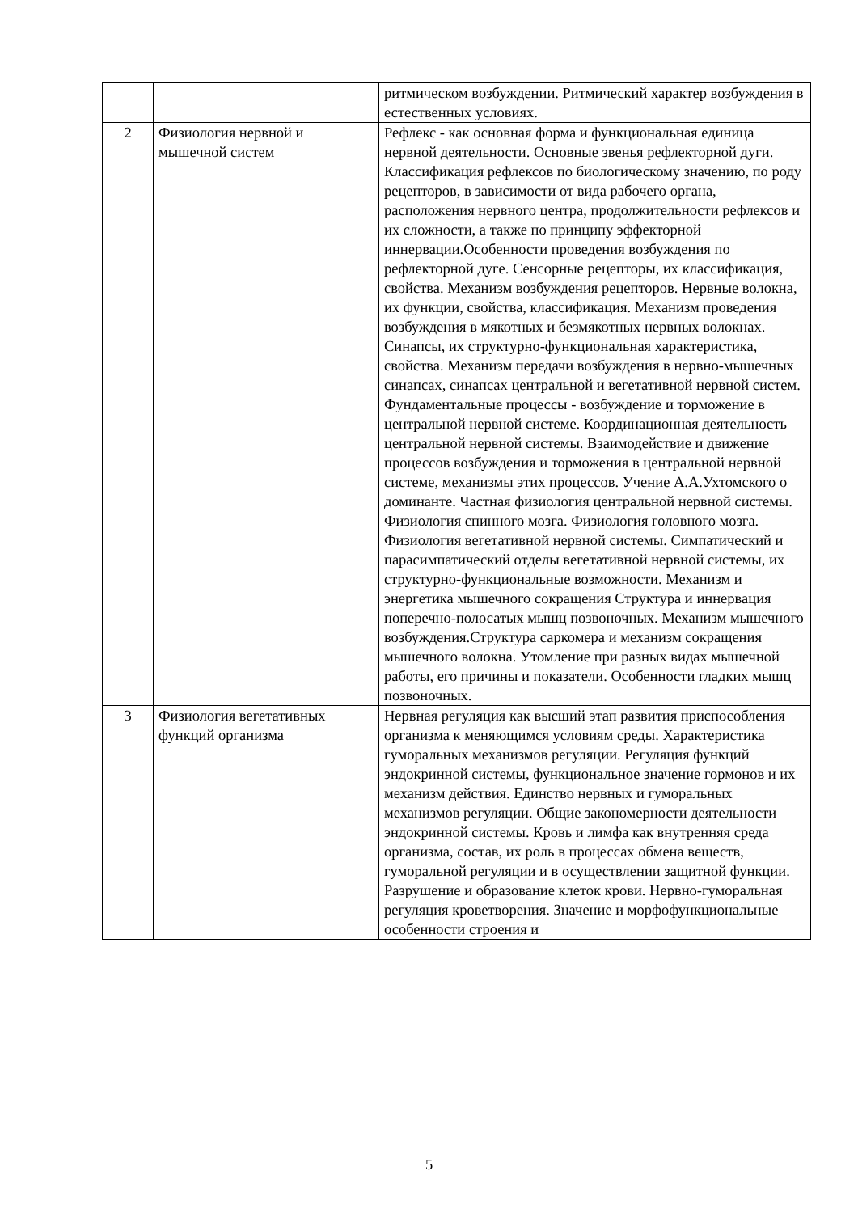| | | ритмическом возбуждении. Ритмический характер возбуждения в естественных условиях. |
| 2 | Физиология нервной и мышечной систем | Рефлекс - как основная форма и функциональная единица нервной деятельности. Основные звенья рефлекторной дуги. Классификация рефлексов по биологическому значению, по роду рецепторов, в зависимости от вида рабочего органа, расположения нервного центра, продолжительности рефлексов и их сложности, а также по принципу эффекторной иннервации.Особенности проведения возбуждения по рефлекторной дуге. Сенсорные рецепторы, их классификация, свойства. Механизм возбуждения рецепторов. Нервные волокна, их функции, свойства, классификация. Механизм проведения возбуждения в мякотных и безмякотных нервных волокнах. Синапсы, их структурно-функциональная характеристика, свойства. Механизм передачи возбуждения в нервно-мышечных синапсах, синапсах центральной и вегетативной нервной систем. Фундаментальные процессы - возбуждение и торможение в центральной нервной системе. Координационная деятельность центральной нервной системы. Взаимодействие и движение процессов возбуждения и торможения в центральной нервной системе, механизмы этих процессов. Учение А.А.Ухтомского о доминанте. Частная физиология центральной нервной системы. Физиология спинного мозга. Физиология головного мозга. Физиология вегетативной нервной системы. Симпатический и парасимпатический отделы вегетативной нервной системы, их структурно-функциональные возможности. Механизм и энергетика мышечного сокращения Структура и иннервация поперечно-полосатых мышц позвоночных. Механизм мышечного возбуждения.Структура саркомера и механизм сокращения мышечного волокна. Утомление при разных видах мышечной работы, его причины и показатели. Особенности гладких мышц позвоночных. |
| 3 | Физиология вегетативных функций организма | Нервная регуляция как высший этап развития приспособления организма к меняющимся условиям среды. Характеристика гуморальных механизмов регуляции. Регуляция функций эндокринной системы, функциональное значение гормонов и их механизм действия. Единство нервных и гуморальных механизмов регуляции. Общие закономерности деятельности эндокринной системы. Кровь и лимфа как внутренняя среда организма, состав, их роль в процессах обмена веществ, гуморальной регуляции и в осуществлении защитной функции. Разрушение и образование клеток крови. Нервно-гуморальная регуляция кроветворения. Значение и морфофункциональные особенности строения и |
5